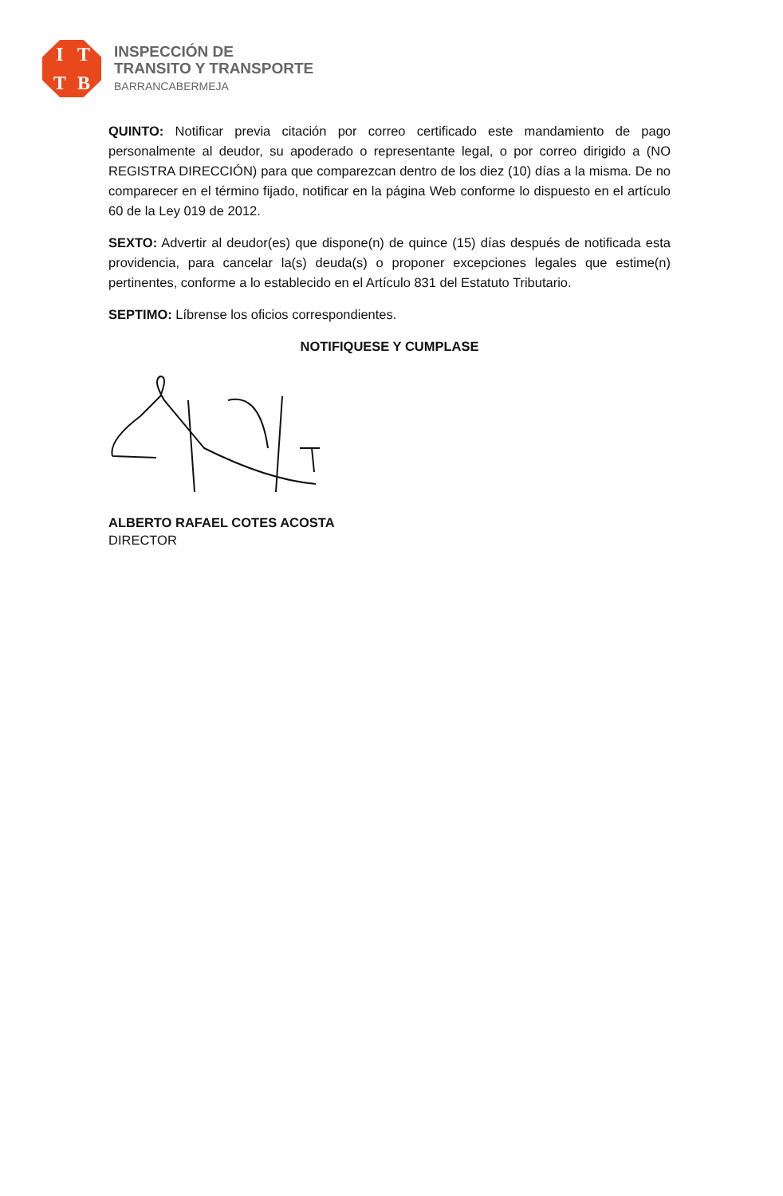ITTB
INSPECCIÓN DE
TRANSITO Y TRANSPORTE
BARRANCABERMEJA
QUINTO: Notificar previa citación por correo certificado este mandamiento de pago personalmente al deudor, su apoderado o representante legal, o por correo dirigido a (NO REGISTRA DIRECCIÓN) para que comparezcan dentro de los diez (10) días a la misma. De no comparecer en el término fijado, notificar en la página Web conforme lo dispuesto en el artículo 60 de la Ley 019 de 2012.
SEXTO: Advertir al deudor(es) que dispone(n) de quince (15) días después de notificada esta providencia, para cancelar la(s) deuda(s) o proponer excepciones legales que estime(n) pertinentes, conforme a lo establecido en el Artículo 831 del Estatuto Tributario.
SEPTIMO: Líbrense los oficios correspondientes.
NOTIFIQUESE Y CUMPLASE
ALBERTO RAFAEL COTES ACOSTA
DIRECTOR